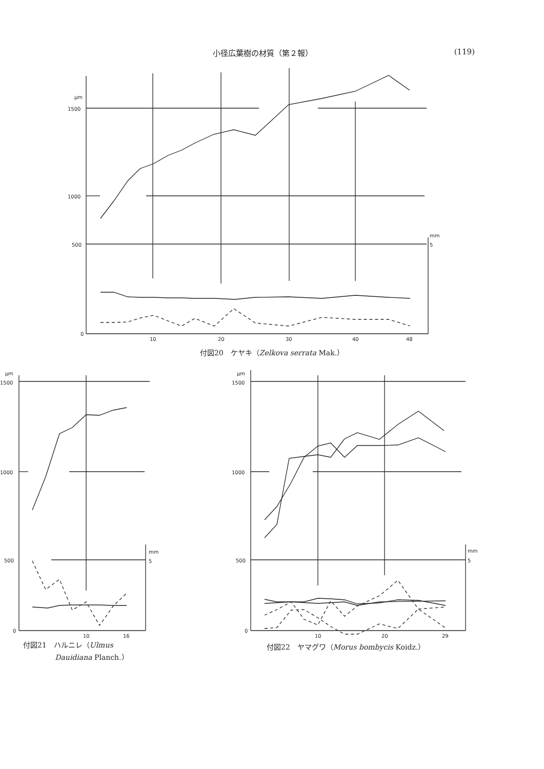小径広葉樹の材質（第２報） (119)
μm
1500
1000
500
0
10
20
30
40
48
mm
5
付図20　ケヤキ（Zelkova serrata Mak.）
μm
1500
1000
500
0
10
16
mm
5
付図21　ハルニレ（Ulmus
Dauidiana Planch.）
μm
1500
1000
500
0
10
20
29
mm
5
付図22　ヤマグワ（Morus bombycis Koidz.）